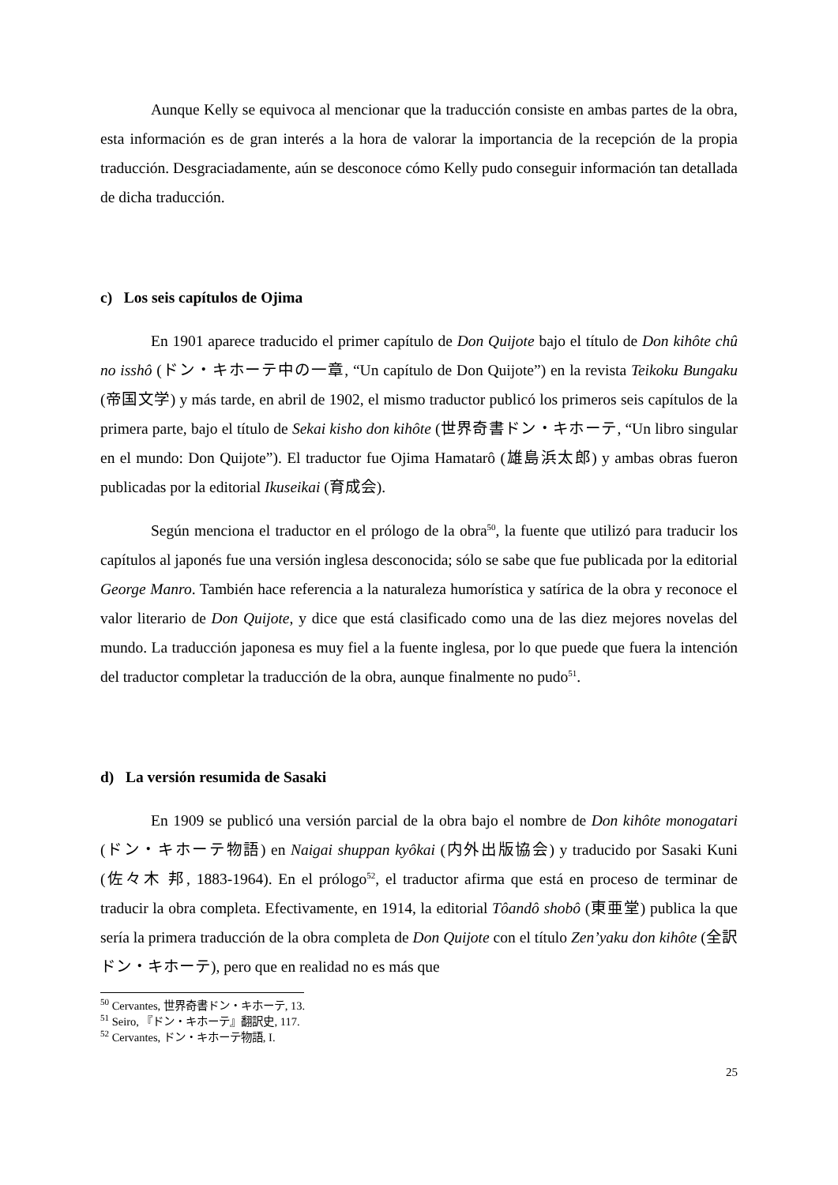Aunque Kelly se equivoca al mencionar que la traducción consiste en ambas partes de la obra, esta información es de gran interés a la hora de valorar la importancia de la recepción de la propia traducción. Desgraciadamente, aún se desconoce cómo Kelly pudo conseguir información tan detallada de dicha traducción.
c) Los seis capítulos de Ojima
En 1901 aparece traducido el primer capítulo de Don Quijote bajo el título de Don kihôte chû no isshô (ドン・キホーテ中の一章, “Un capítulo de Don Quijote”) en la revista Teikoku Bungaku (帝国文学) y más tarde, en abril de 1902, el mismo traductor publicó los primeros seis capítulos de la primera parte, bajo el título de Sekai kisho don kihôte (世界奇書ドン・キホーテ, “Un libro singular en el mundo: Don Quijote”). El traductor fue Ojima Hamatarô (雄島浜太郎) y ambas obras fueron publicadas por la editorial Ikuseikai (育成会).
Según menciona el traductor en el prólogo de la obra<sup>50</sup>, la fuente que utilizó para traducir los capítulos al japonés fue una versión inglesa desconocida; sólo se sabe que fue publicada por la editorial George Manro. También hace referencia a la naturaleza humorística y satírica de la obra y reconoce el valor literario de Don Quijote, y dice que está clasificado como una de las diez mejores novelas del mundo. La traducción japonesa es muy fiel a la fuente inglesa, por lo que puede que fuera la intención del traductor completar la traducción de la obra, aunque finalmente no pudo<sup>51</sup>.
d) La versión resumida de Sasaki
En 1909 se publicó una versión parcial de la obra bajo el nombre de Don kihôte monogatari (ドン・キホーテ物語) en Naigai shuppan kyôkai (内外出版協会) y traducido por Sasaki Kuni (佐々木 邦, 1883-1964). En el prólogo<sup>52</sup>, el traductor afirma que está en proceso de terminar de traducir la obra completa. Efectivamente, en 1914, la editorial Tôandô shobô (東亜堂) publica la que sería la primera traducción de la obra completa de Don Quijote con el título Zen’yaku don kihôte (全訳ドン・キホーテ), pero que en realidad no es más que
<sup>50</sup> Cervantes, 世界奇書ドン・キホーテ, 13.
<sup>51</sup> Seiro, 『ドン・キホーテ』翻訳史, 117.
<sup>52</sup> Cervantes, ドン・キホーテ物語, I.
25